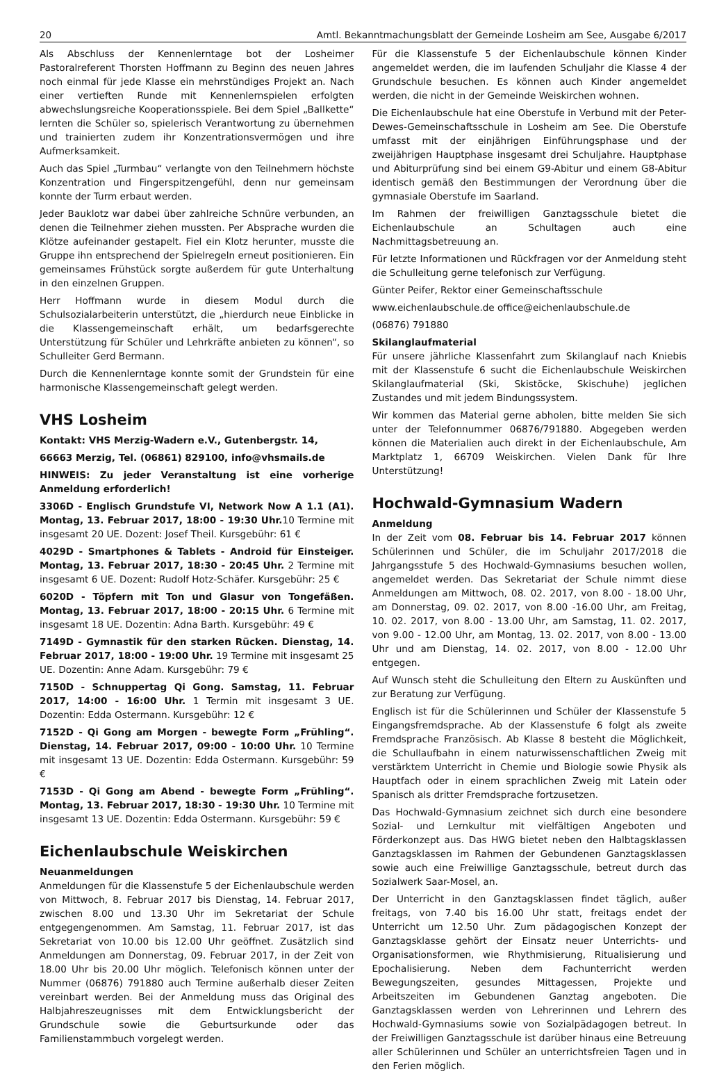20 Amtl. Bekanntmachungsblatt der Gemeinde Losheim am See, Ausgabe 6/2017
Als Abschluss der Kennenlerntage bot der Losheimer Pastoralreferent Thorsten Hoffmann zu Beginn des neuen Jahres noch einmal für jede Klasse ein mehrstündiges Projekt an. Nach einer vertieften Runde mit Kennenlernspielen erfolgten abwechslungsreiche Kooperationsspiele. Bei dem Spiel „Ballkette“ lernten die Schüler so, spielerisch Verantwortung zu übernehmen und trainierten zudem ihr Konzentrationsvermögen und ihre Aufmerksamkeit.
Auch das Spiel „Turmbau“ verlangte von den Teilnehmern höchste Konzentration und Fingerspitzengefühl, denn nur gemeinsam konnte der Turm erbaut werden.
Jeder Bauklotz war dabei über zahlreiche Schnüre verbunden, an denen die Teilnehmer ziehen mussten. Per Absprache wurden die Klötze aufeinander gestapelt. Fiel ein Klotz herunter, musste die Gruppe ihn entsprechend der Spielregeln erneut positionieren. Ein gemeinsames Frühstück sorgte außerdem für gute Unterhaltung in den einzelnen Gruppen.
Herr Hoffmann wurde in diesem Modul durch die Schulsozialarbeiterin unterstützt, die „hierdurch neue Einblicke in die Klassengemeinschaft erhält, um bedarfsgerechte Unterstützung für Schüler und Lehrkräfte anbieten zu können“, so Schulleiter Gerd Bermann.
Durch die Kennenlerntage konnte somit der Grundstein für eine harmonische Klassengemeinschaft gelegt werden.
VHS Losheim
Kontakt: VHS Merzig-Wadern e.V., Gutenbergstr. 14,
66663 Merzig, Tel. (06861) 829100, info@vhsmails.de
HINWEIS: Zu jeder Veranstaltung ist eine vorherige Anmeldung erforderlich!
3306D - Englisch Grundstufe VI, Network Now A 1.1 (A1). Montag, 13. Februar 2017, 18:00 - 19:30 Uhr. 10 Termine mit insgesamt 20 UE. Dozent: Josef Theil. Kursgebühr: 61 €
4029D - Smartphones & Tablets - Android für Einsteiger. Montag, 13. Februar 2017, 18:30 - 20:45 Uhr. 2 Termine mit insgesamt 6 UE. Dozent: Rudolf Hotz-Schäfer. Kursgebühr: 25 €
6020D - Töpfern mit Ton und Glasur von Tongefäßen. Montag, 13. Februar 2017, 18:00 - 20:15 Uhr. 6 Termine mit insgesamt 18 UE. Dozentin: Adna Barth. Kursgebühr: 49 €
7149D - Gymnastik für den starken Rücken. Dienstag, 14. Februar 2017, 18:00 - 19:00 Uhr. 19 Termine mit insgesamt 25 UE. Dozentin: Anne Adam. Kursgebühr: 79 €
7150D - Schnuppertag Qi Gong. Samstag, 11. Februar 2017, 14:00 - 16:00 Uhr. 1 Termin mit insgesamt 3 UE. Dozentin: Edda Ostermann. Kursgebühr: 12 €
7152D - Qi Gong am Morgen - bewegte Form „Frühling“. Dienstag, 14. Februar 2017, 09:00 - 10:00 Uhr. 10 Termine mit insgesamt 13 UE. Dozentin: Edda Ostermann. Kursgebühr: 59 €
7153D - Qi Gong am Abend - bewegte Form „Frühling“. Montag, 13. Februar 2017, 18:30 - 19:30 Uhr. 10 Termine mit insgesamt 13 UE. Dozentin: Edda Ostermann. Kursgebühr: 59 €
Eichenlaubschule Weiskirchen
Neuanmeldungen
Anmeldungen für die Klassenstufe 5 der Eichenlaubschule werden von Mittwoch, 8. Februar 2017 bis Dienstag, 14. Februar 2017, zwischen 8.00 und 13.30 Uhr im Sekretariat der Schule entgegengenommen. Am Samstag, 11. Februar 2017, ist das Sekretariat von 10.00 bis 12.00 Uhr geöffnet. Zusätzlich sind Anmeldungen am Donnerstag, 09. Februar 2017, in der Zeit von 18.00 Uhr bis 20.00 Uhr möglich. Telefonisch können unter der Nummer (06876) 791880 auch Termine außerhalb dieser Zeiten vereinbart werden. Bei der Anmeldung muss das Original des Halbjahreszeugnisses mit dem Entwicklungsbericht der Grundschule sowie die Geburtsurkunde oder das Familienstammbuch vorgelegt werden.
Für die Klassenstufe 5 der Eichenlaubschule können Kinder angemeldet werden, die im laufenden Schuljahr die Klasse 4 der Grundschule besuchen. Es können auch Kinder angemeldet werden, die nicht in der Gemeinde Weiskirchen wohnen.
Die Eichenlaubschule hat eine Oberstufe in Verbund mit der Peter-Dewes-Gemeinschaftsschule in Losheim am See. Die Oberstufe umfasst mit der einjährigen Einführungsphase und der zweijährigen Hauptphase insgesamt drei Schuljahre. Hauptphase und Abiturprüfung sind bei einem G9-Abitur und einem G8-Abitur identisch gemäß den Bestimmungen der Verordnung über die gymnasiale Oberstufe im Saarland.
Im Rahmen der freiwilligen Ganztagsschule bietet die Eichenlaubschule an Schultagen auch eine Nachmittagsbetreuung an.
Für letzte Informationen und Rückfragen vor der Anmeldung steht die Schulleitung gerne telefonisch zur Verfügung.
Günter Peifer, Rektor einer Gemeinschaftsschule
www.eichenlaubschule.de office@eichenlaubschule.de
(06876) 791880
Skilanglaufmaterial
Für unsere jährliche Klassenfahrt zum Skilanglauf nach Kniebis mit der Klassenstufe 6 sucht die Eichenlaubschule Weiskirchen Skilanglaufmaterial (Ski, Skistöcke, Skischuhe) jeglichen Zustandes und mit jedem Bindungssystem.
Wir kommen das Material gerne abholen, bitte melden Sie sich unter der Telefonnummer 06876/791880. Abgegeben werden können die Materialien auch direkt in der Eichenlaubschule, Am Marktplatz 1, 66709 Weiskirchen. Vielen Dank für Ihre Unterstützung!
Hochwald-Gymnasium Wadern
Anmeldung
In der Zeit vom 08. Februar bis 14. Februar 2017 können Schülerinnen und Schüler, die im Schuljahr 2017/2018 die Jahrgangsstufe 5 des Hochwald-Gymnasiums besuchen wollen, angemeldet werden. Das Sekretariat der Schule nimmt diese Anmeldungen am Mittwoch, 08. 02. 2017, von 8.00 - 18.00 Uhr, am Donnerstag, 09. 02. 2017, von 8.00 -16.00 Uhr, am Freitag, 10. 02. 2017, von 8.00 - 13.00 Uhr, am Samstag, 11. 02. 2017, von 9.00 - 12.00 Uhr, am Montag, 13. 02. 2017, von 8.00 - 13.00 Uhr und am Dienstag, 14. 02. 2017, von 8.00 - 12.00 Uhr entgegen.
Auf Wunsch steht die Schulleitung den Eltern zu Auskünften und zur Beratung zur Verfügung.
Englisch ist für die Schülerinnen und Schüler der Klassenstufe 5 Eingangsfremdsprache. Ab der Klassenstufe 6 folgt als zweite Fremdsprache Französisch. Ab Klasse 8 besteht die Möglichkeit, die Schullaufbahn in einem naturwissenschaftlichen Zweig mit verstärktem Unterricht in Chemie und Biologie sowie Physik als Hauptfach oder in einem sprachlichen Zweig mit Latein oder Spanisch als dritter Fremdsprache fortzusetzen.
Das Hochwald-Gymnasium zeichnet sich durch eine besondere Sozial- und Lernkultur mit vielfältigen Angeboten und Förderkonzept aus. Das HWG bietet neben den Halbtagsklassen Ganztagsklassen im Rahmen der Gebundenen Ganztagsklassen sowie auch eine Freiwillige Ganztagsschule, betreut durch das Sozialwerk Saar-Mosel, an.
Der Unterricht in den Ganztagsklassen findet täglich, außer freitags, von 7.40 bis 16.00 Uhr statt, freitags endet der Unterricht um 12.50 Uhr. Zum pädagogischen Konzept der Ganztagsklasse gehört der Einsatz neuer Unterrichts- und Organisationsformen, wie Rhythmisierung, Ritualisierung und Epochalisierung. Neben dem Fachunterricht werden Bewegungszeiten, gesundes Mittagessen, Projekte und Arbeitszeiten im Gebundenen Ganztag angeboten. Die Ganztagsklassen werden von Lehrerinnen und Lehrern des Hochwald-Gymnasiums sowie von Sozialpädagogen betreut. In der Freiwilligen Ganztagsschule ist darüber hinaus eine Betreuung aller Schülerinnen und Schüler an unterrichtsfreien Tagen und in den Ferien möglich.